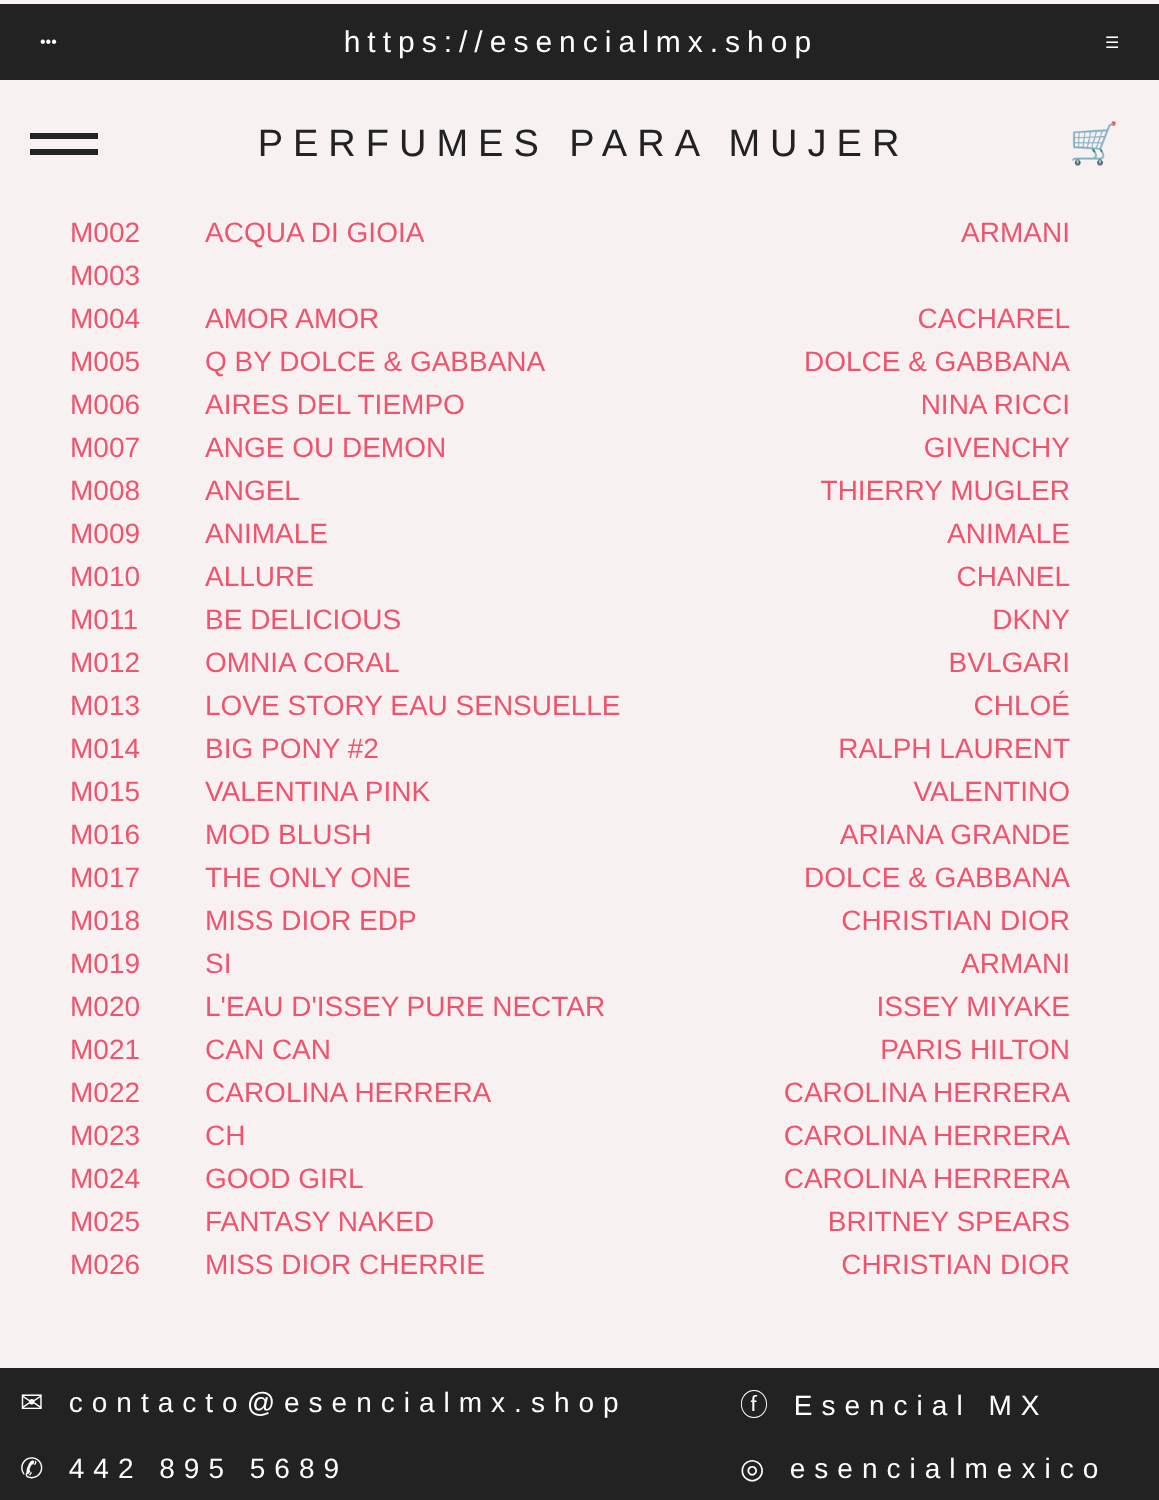••• https://esencialmx.shop ☰
PERFUMES PARA MUJER 🛒
| M002 | ACQUA DI GIOIA | ARMANI |
| M003 | | |
| M004 | AMOR AMOR | CACHAREL |
| M005 | Q BY DOLCE & GABBANA | DOLCE & GABBANA |
| M006 | AIRES DEL TIEMPO | NINA RICCI |
| M007 | ANGE OU DEMON | GIVENCHY |
| M008 | ANGEL | THIERRY MUGLER |
| M009 | ANIMALE | ANIMALE |
| M010 | ALLURE | CHANEL |
| M011 | BE DELICIOUS | DKNY |
| M012 | OMNIA CORAL | BVLGARI |
| M013 | LOVE STORY EAU SENSUELLE | CHLOÉ |
| M014 | BIG PONY #2 | RALPH LAURENT |
| M015 | VALENTINA PINK | VALENTINO |
| M016 | MOD BLUSH | ARIANA GRANDE |
| M017 | THE ONLY ONE | DOLCE & GABBANA |
| M018 | MISS DIOR EDP | CHRISTIAN DIOR |
| M019 | SI | ARMANI |
| M020 | L'EAU D'ISSEY PURE NECTAR | ISSEY MIYAKE |
| M021 | CAN CAN | PARIS HILTON |
| M022 | CAROLINA HERRERA | CAROLINA HERRERA |
| M023 | CH | CAROLINA HERRERA |
| M024 | GOOD GIRL | CAROLINA HERRERA |
| M025 | FANTASY NAKED | BRITNEY SPEARS |
| M026 | MISS DIOR CHERRIE | CHRISTIAN DIOR |
✉ contacto@esencialmx.shop
ⓕ Esencial MX
✆ 442 895 5689
◎ esencialmexico